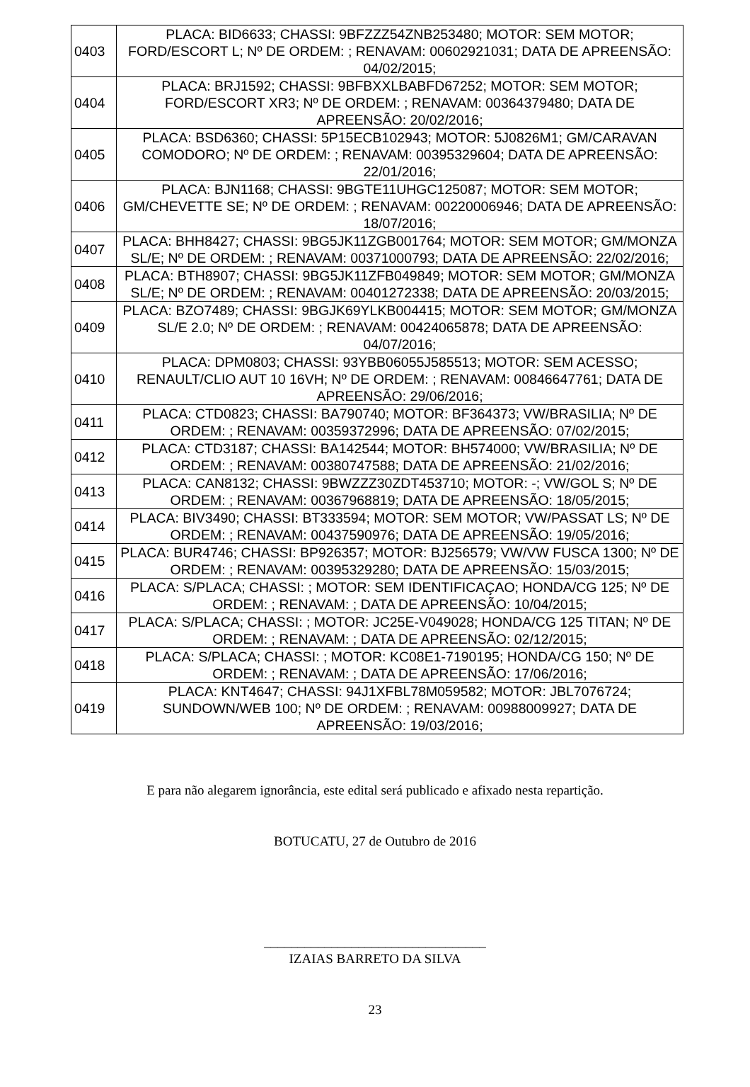| 0403 | PLACA: BID6633; CHASSI: 9BFZZZ54ZNB253480; MOTOR: SEM MOTOR; FORD/ESCORT L; Nº DE ORDEM: ; RENAVAM: 00602921031; DATA DE APREENSÃO: 04/02/2015; |
| 0404 | PLACA: BRJ1592; CHASSI: 9BFBXXLBABFD67252; MOTOR: SEM MOTOR; FORD/ESCORT XR3; Nº DE ORDEM: ; RENAVAM: 00364379480; DATA DE APREENSÃO: 20/02/2016; |
| 0405 | PLACA: BSD6360; CHASSI: 5P15ECB102943; MOTOR: 5J0826M1; GM/CARAVAN COMODORO; Nº DE ORDEM: ; RENAVAM: 00395329604; DATA DE APREENSÃO: 22/01/2016; |
| 0406 | PLACA: BJN1168; CHASSI: 9BGTE11UHGC125087; MOTOR: SEM MOTOR; GM/CHEVETTE SE; Nº DE ORDEM: ; RENAVAM: 00220006946; DATA DE APREENSÃO: 18/07/2016; |
| 0407 | PLACA: BHH8427; CHASSI: 9BG5JK11ZGB001764; MOTOR: SEM MOTOR; GM/MONZA SL/E; Nº DE ORDEM: ; RENAVAM: 00371000793; DATA DE APREENSÃO: 22/02/2016; |
| 0408 | PLACA: BTH8907; CHASSI: 9BG5JK11ZFB049849; MOTOR: SEM MOTOR; GM/MONZA SL/E; Nº DE ORDEM: ; RENAVAM: 00401272338; DATA DE APREENSÃO: 20/03/2015; |
| 0409 | PLACA: BZO7489; CHASSI: 9BGJK69YLKB004415; MOTOR: SEM MOTOR; GM/MONZA SL/E 2.0; Nº DE ORDEM: ; RENAVAM: 00424065878; DATA DE APREENSÃO: 04/07/2016; |
| 0410 | PLACA: DPM0803; CHASSI: 93YBB06055J585513; MOTOR: SEM ACESSO; RENAULT/CLIO AUT 10 16VH; Nº DE ORDEM: ; RENAVAM: 00846647761; DATA DE APREENSÃO: 29/06/2016; |
| 0411 | PLACA: CTD0823; CHASSI: BA790740; MOTOR: BF364373; VW/BRASILIA; Nº DE ORDEM: ; RENAVAM: 00359372996; DATA DE APREENSÃO: 07/02/2015; |
| 0412 | PLACA: CTD3187; CHASSI: BA142544; MOTOR: BH574000; VW/BRASILIA; Nº DE ORDEM: ; RENAVAM: 00380747588; DATA DE APREENSÃO: 21/02/2016; |
| 0413 | PLACA: CAN8132; CHASSI: 9BWZZZ30ZDT453710; MOTOR: -; VW/GOL S; Nº DE ORDEM: ; RENAVAM: 00367968819; DATA DE APREENSÃO: 18/05/2015; |
| 0414 | PLACA: BIV3490; CHASSI: BT333594; MOTOR: SEM MOTOR; VW/PASSAT LS; Nº DE ORDEM: ; RENAVAM: 00437590976; DATA DE APREENSÃO: 19/05/2016; |
| 0415 | PLACA: BUR4746; CHASSI: BP926357; MOTOR: BJ256579; VW/VW FUSCA 1300; Nº DE ORDEM: ; RENAVAM: 00395329280; DATA DE APREENSÃO: 15/03/2015; |
| 0416 | PLACA: S/PLACA; CHASSI: ; MOTOR: SEM IDENTIFICAÇAO; HONDA/CG 125; Nº DE ORDEM: ; RENAVAM: ; DATA DE APREENSÃO: 10/04/2015; |
| 0417 | PLACA: S/PLACA; CHASSI: ; MOTOR: JC25E-V049028; HONDA/CG 125 TITAN; Nº DE ORDEM: ; RENAVAM: ; DATA DE APREENSÃO: 02/12/2015; |
| 0418 | PLACA: S/PLACA; CHASSI: ; MOTOR: KC08E1-7190195; HONDA/CG 150; Nº DE ORDEM: ; RENAVAM: ; DATA DE APREENSÃO: 17/06/2016; |
| 0419 | PLACA: KNT4647; CHASSI: 94J1XFBL78M059582; MOTOR: JBL7076724; SUNDOWN/WEB 100; Nº DE ORDEM: ; RENAVAM: 00988009927; DATA DE APREENSÃO: 19/03/2016; |
E para não alegarem ignorância, este edital será publicado e afixado nesta repartição.
BOTUCATU, 27 de Outubro de 2016
_________________________________
IZAIAS BARRETO DA SILVA
23